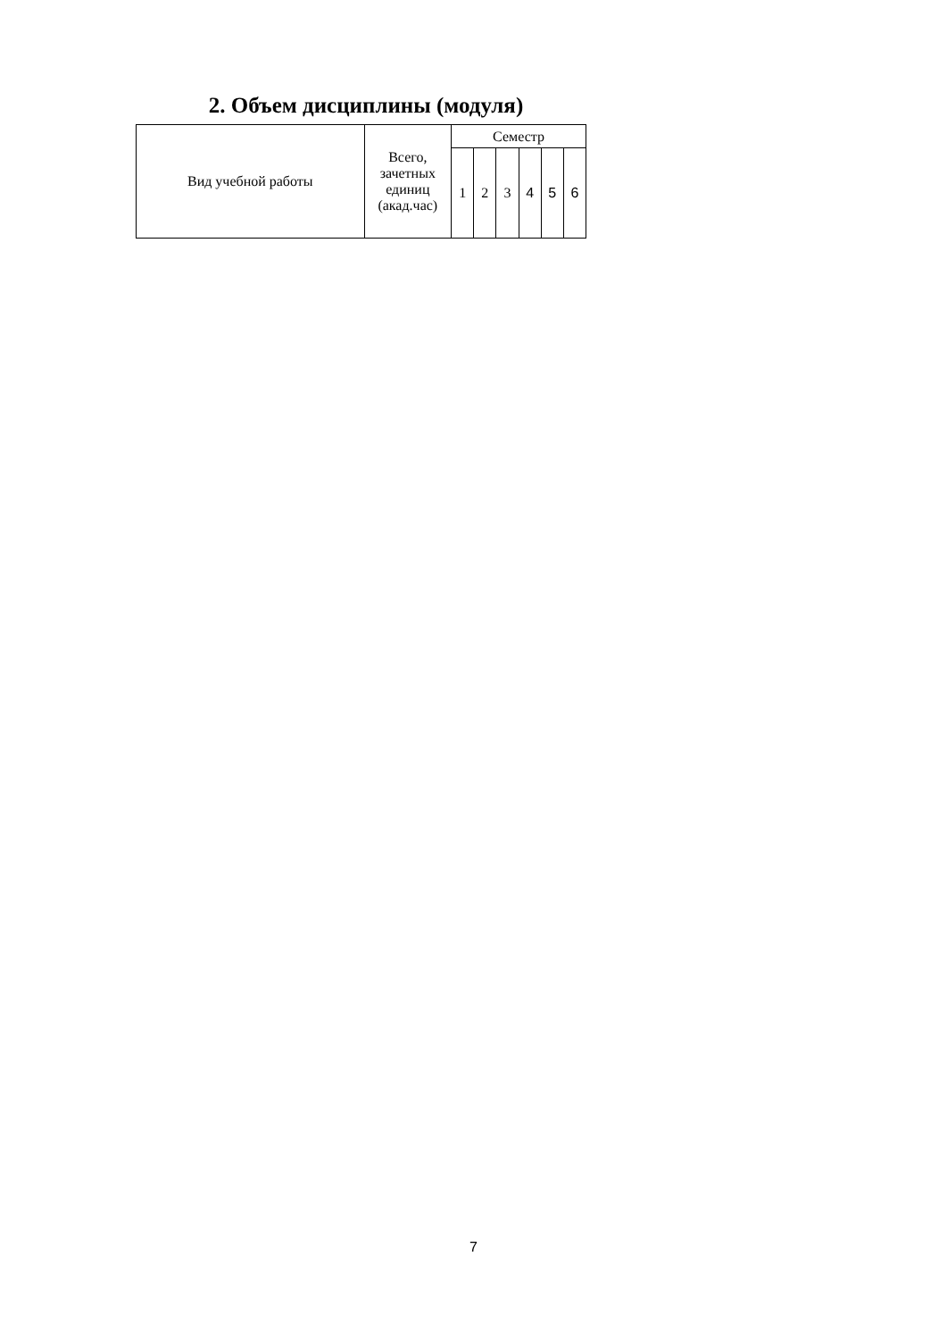2. Объем дисциплины (модуля)
| Вид учебной работы | Всего, зачетных единиц (акад.час) | Семестр | | | | | |
| --- | --- | --- | --- | --- | --- | --- | --- |
| | | 1 | 2 | 3 | 4 | 5 | 6 |
7